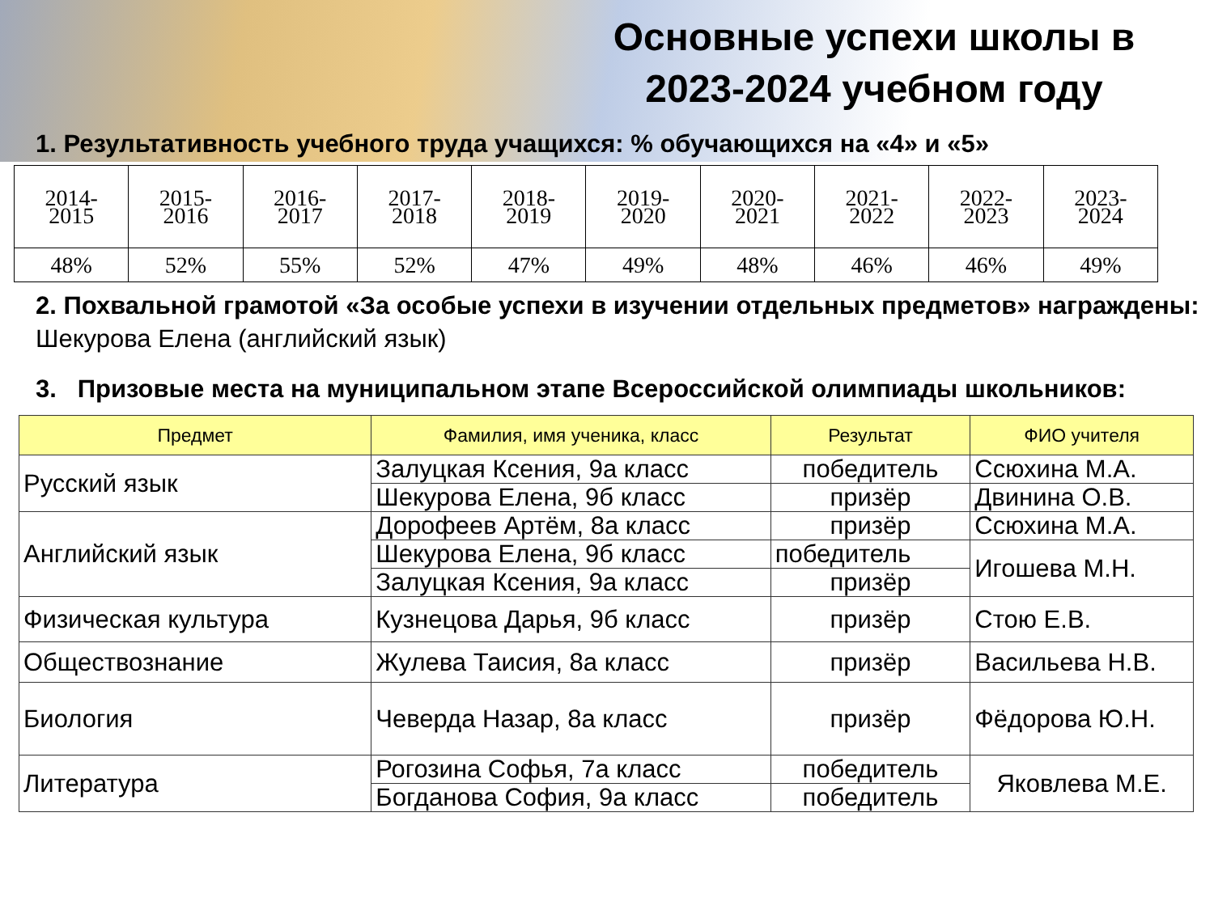Основные успехи школы в 2023-2024 учебном году
1. Результативность учебного труда учащихся: % обучающихся на «4» и «5»
| 2014- 2015 | 2015- 2016 | 2016- 2017 | 2017- 2018 | 2018- 2019 | 2019- 2020 | 2020- 2021 | 2021- 2022 | 2022- 2023 | 2023- 2024 |
| 48% | 52% | 55% | 52% | 47% | 49% | 48% | 46% | 46% | 49% |
2. Похвальной грамотой «За особые успехи в изучении отдельных предметов» награждены: Шекурова Елена (английский язык)
3. Призовые места на муниципальном этапе Всероссийской олимпиады школьников:
| Предмет | Фамилия, имя ученика, класс | Результат | ФИО учителя |
| --- | --- | --- | --- |
| Русский язык | Залуцкая Ксения, 9а класс | победитель | Ссюхина М.А. |
| | Шекурова Елена, 9б класс | призёр | Двинина О.В. |
| Английский язык | Дорофеев Артём, 8а класс | призёр | Ссюхина М.А. |
| | Шекурова Елена, 9б класс | победитель | Игошева М.Н. |
| | Залуцкая Ксения, 9а класс | призёр | |
| Физическая культура | Кузнецова Дарья, 9б класс | призёр | Стою Е.В. |
| Обществознание | Жулева Таисия, 8а класс | призёр | Васильева Н.В. |
| Биология | Чеверда Назар, 8а класс | призёр | Фёдорова Ю.Н. |
| Литература | Рогозина Софья, 7а класс | победитель | Яковлева М.Е. |
| | Богданова София, 9а класс | победитель | |